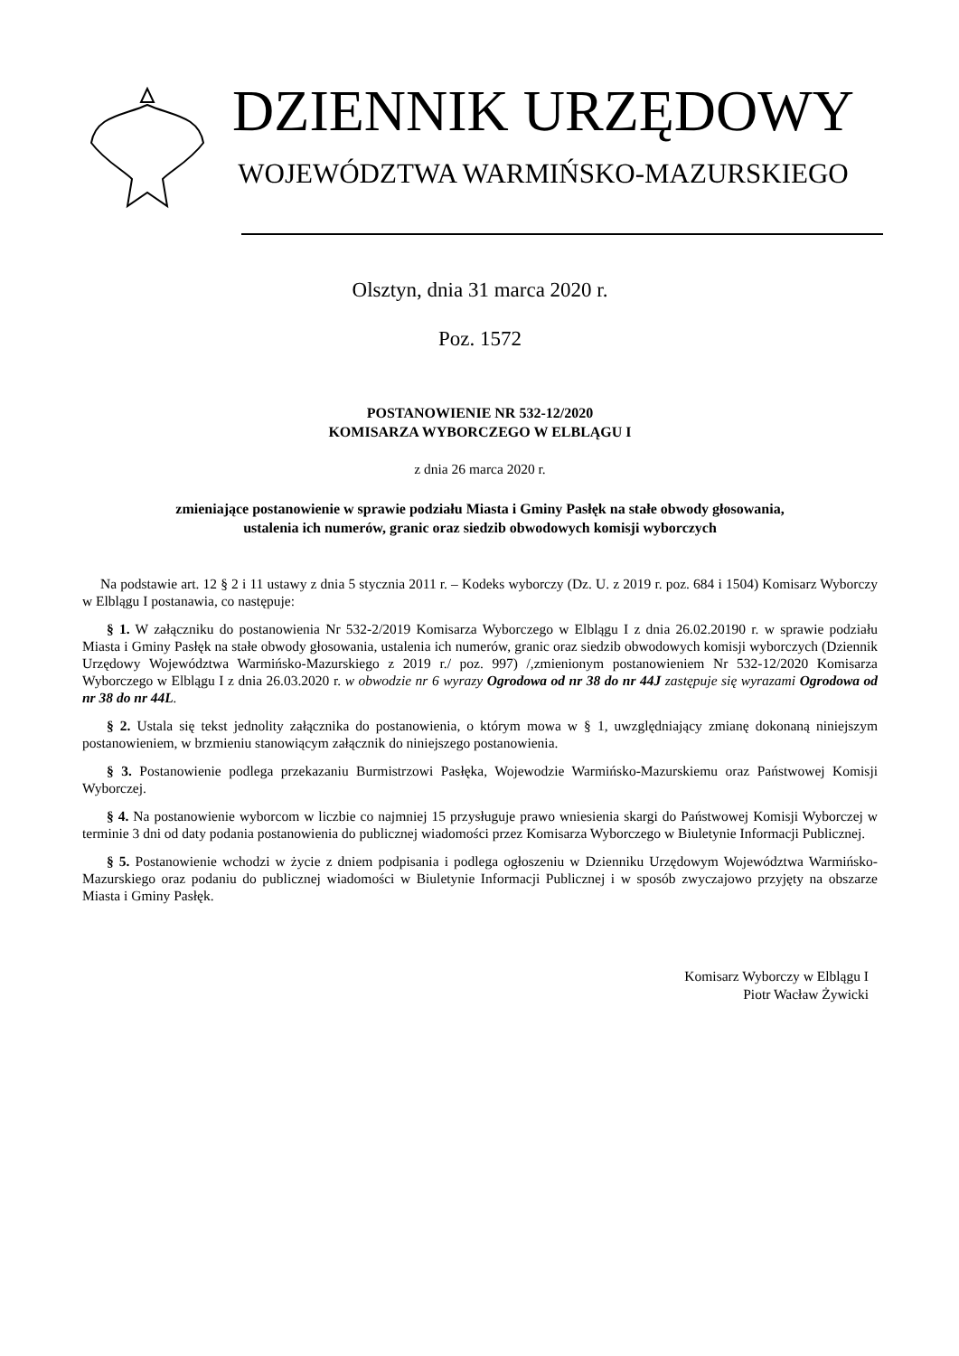DZIENNIK URZĘDOWY
WOJEWÓDZTWA WARMIŃSKO-MAZURSKIEGO
Olsztyn, dnia 31 marca 2020 r.
Poz. 1572
POSTANOWIENIE NR 532-12/2020
KOMISARZA WYBORCZEGO W ELBLĄGU I
z dnia 26 marca 2020 r.
zmieniające postanowienie w sprawie podziału Miasta i Gminy Pasłęk na stałe obwody głosowania,
ustalenia ich numerów, granic oraz siedzib obwodowych komisji wyborczych
Na podstawie art. 12 § 2 i 11 ustawy z dnia 5 stycznia 2011 r. – Kodeks wyborczy (Dz. U. z 2019 r. poz. 684 i 1504) Komisarz Wyborczy w Elblągu I postanawia, co następuje:
§ 1. W załączniku do postanowienia Nr 532-2/2019 Komisarza Wyborczego w Elblągu I z dnia 26.02.20190 r. w sprawie podziału Miasta i Gminy Pasłęk na stałe obwody głosowania, ustalenia ich numerów, granic oraz siedzib obwodowych komisji wyborczych (Dziennik Urzędowy Województwa Warmińsko-Mazurskiego z 2019 r./ poz. 997) /,zmienionym postanowieniem Nr 532-12/2020 Komisarza Wyborczego w Elblągu I z dnia 26.03.2020 r. w obwodzie nr 6 wyrazy Ogrodowa od nr 38 do nr 44J zastępuje się wyrazami Ogrodowa od nr 38 do nr 44L.
§ 2. Ustala się tekst jednolity załącznika do postanowienia, o którym mowa w § 1, uwzględniający zmianę dokonaną niniejszym postanowieniem, w brzmieniu stanowiącym załącznik do niniejszego postanowienia.
§ 3. Postanowienie podlega przekazaniu Burmistrzowi Pasłęka, Wojewodzie Warmińsko-Mazurskiemu oraz Państwowej Komisji Wyborczej.
§ 4. Na postanowienie wyborcom w liczbie co najmniej 15 przysługuje prawo wniesienia skargi do Państwowej Komisji Wyborczej w terminie 3 dni od daty podania postanowienia do publicznej wiadomości przez Komisarza Wyborczego w Biuletynie Informacji Publicznej.
§ 5. Postanowienie wchodzi w życie z dniem podpisania i podlega ogłoszeniu w Dzienniku Urzędowym Województwa Warmińsko-Mazurskiego oraz podaniu do publicznej wiadomości w Biuletynie Informacji Publicznej i w sposób zwyczajowo przyjęty na obszarze Miasta i Gminy Pasłęk.
Komisarz Wyborczy w Elblągu I
Piotr Wacław Żywicki